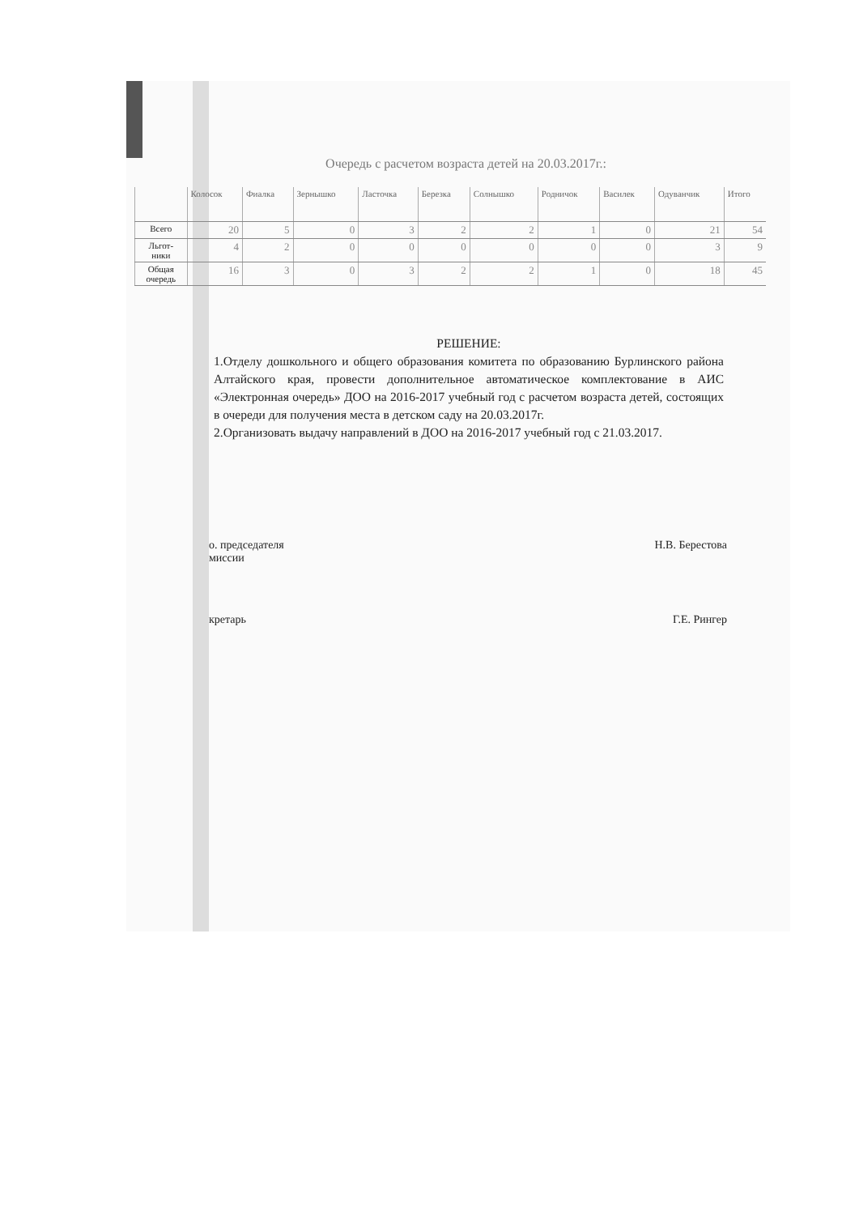Очередь с расчетом возраста детей на 20.03.2017г.:
| | Колосок | Фиалка | Зернышко | Ласточка | Березка | Солнышко | Родничок | Василек | Одуванчик | Итого |
| --- | --- | --- | --- | --- | --- | --- | --- | --- | --- | --- |
| Всего | 20 | 5 | 0 | 3 | 2 | 2 | 1 | 0 | 21 | 54 |
| Льгот- ники | 4 | 2 | 0 | 0 | 0 | 0 | 0 | 0 | 3 | 9 |
| Общая очередь | 16 | 3 | 0 | 3 | 2 | 2 | 1 | 0 | 18 | 45 |
РЕШЕНИЕ:
1.Отделу дошкольного и общего образования комитета по образованию Бурлинского района Алтайского края, провести дополнительное автоматическое комплектование в АИС «Электронная очередь» ДОО на 2016-2017 учебный год с расчетом возраста детей, состоящих в очереди для получения места в детском саду на 20.03.2017г.
2.Организовать выдачу направлений в ДОО на 2016-2017 учебный год с 21.03.2017.
о. председателя
миссии
Н.В. Берестова
кретарь Г.Е. Рингер